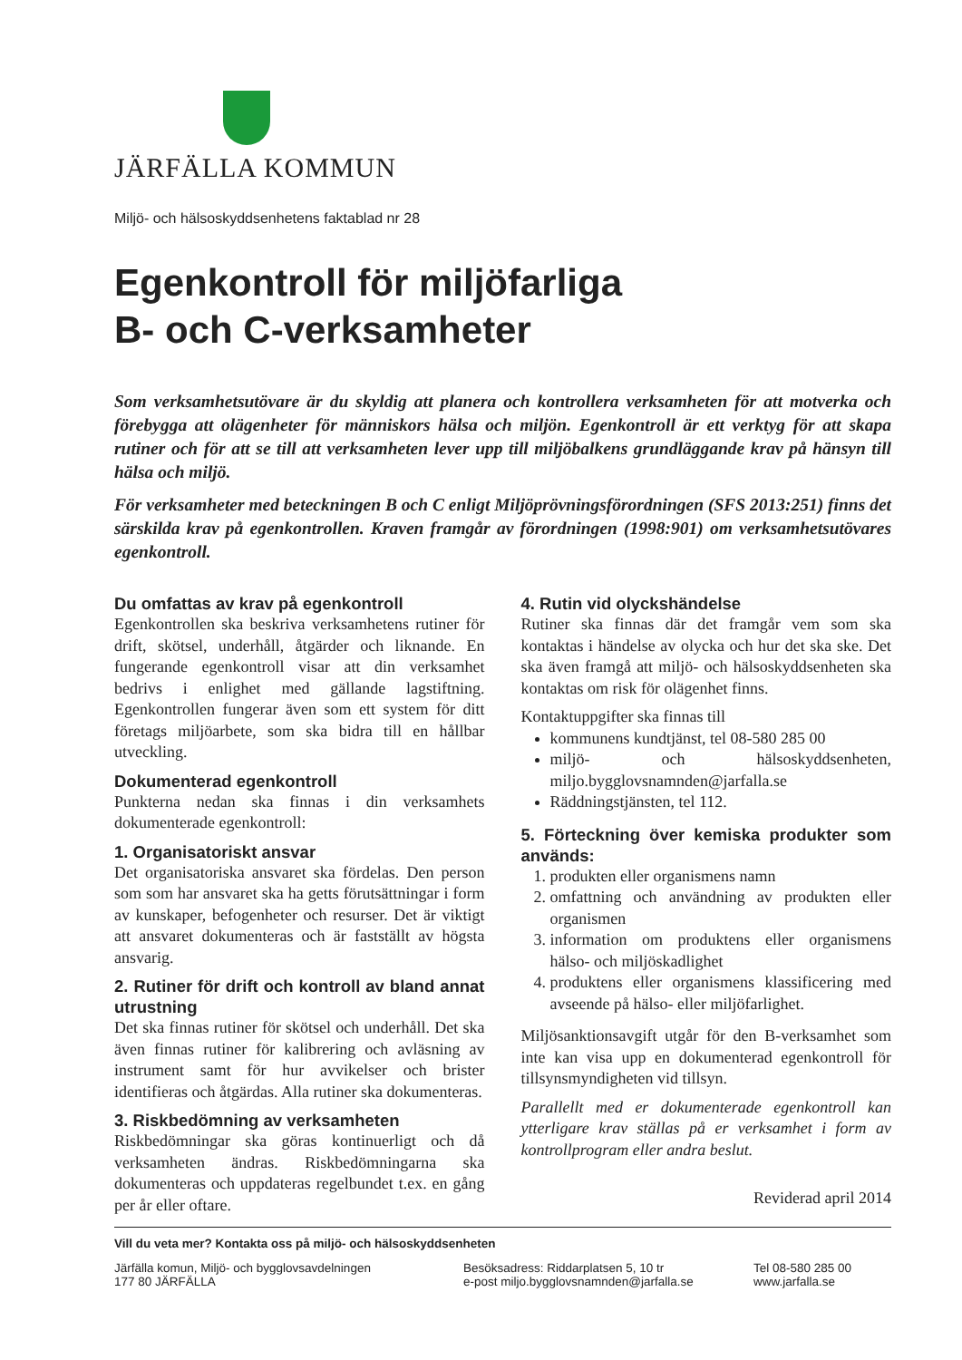JÄRFÄLLA KOMMUN
Miljö- och hälsoskyddsenhetens faktablad nr 28
Egenkontroll för miljöfarliga
B- och C-verksamheter
Som verksamhetsutövare är du skyldig att planera och kontrollera verksamheten för att motverka och förebygga att olägenheter för människors hälsa och miljön. Egenkontroll är ett verktyg för att skapa rutiner och för att se till att verksamheten lever upp till miljöbalkens grundläggande krav på hänsyn till hälsa och miljö.
För verksamheter med beteckningen B och C enligt Miljöprövningsförordningen (SFS 2013:251) finns det särskilda krav på egenkontrollen. Kraven framgår av förordningen (1998:901) om verksamhetsutövares egenkontroll.
Du omfattas av krav på egenkontroll
Egenkontrollen ska beskriva verksamhetens rutiner för drift, skötsel, underhåll, åtgärder och liknande. En fungerande egenkontroll visar att din verksamhet bedrivs i enlighet med gällande lagstiftning. Egenkontrollen fungerar även som ett system för ditt företags miljöarbete, som ska bidra till en hållbar utveckling.
Dokumenterad egenkontroll
Punkterna nedan ska finnas i din verksamhets dokumenterade egenkontroll:
1. Organisatoriskt ansvar
Det organisatoriska ansvaret ska fördelas. Den person som som har ansvaret ska ha getts förutsättningar i form av kunskaper, befogenheter och resurser. Det är viktigt att ansvaret dokumenteras och är fastställt av högsta ansvarig.
2. Rutiner för drift och kontroll av bland annat utrustning
Det ska finnas rutiner för skötsel och underhåll. Det ska även finnas rutiner för kalibrering och avläsning av instrument samt för hur avvikelser och brister identifieras och åtgärdas. Alla rutiner ska dokumenteras.
3. Riskbedömning av verksamheten
Riskbedömningar ska göras kontinuerligt och då verksamheten ändras. Riskbedömningarna ska dokumenteras och uppdateras regelbundet t.ex. en gång per år eller oftare.
4. Rutin vid olyckshändelse
Rutiner ska finnas där det framgår vem som ska kontaktas i händelse av olycka och hur det ska ske. Det ska även framgå att miljö- och hälsoskyddsenheten ska kontaktas om risk för olägenhet finns.
Kontaktuppgifter ska finnas till
kommunens kundtjänst, tel 08-580 285 00
miljö- och hälsoskyddsenheten, miljo.bygglovsnamnden@jarfalla.se
Räddningstjänsten, tel 112.
5. Förteckning över kemiska produkter som används:
1. produkten eller organismens namn
2. omfattning och användning av produkten eller organismen
3. information om produktens eller organismens hälso- och miljöskadlighet
4. produktens eller organismens klassificering med avseende på hälso- eller miljöfarlighet.
Miljösanktionsavgift utgår för den B-verksamhet som inte kan visa upp en dokumenterad egenkontroll för tillsynsmyndigheten vid tillsyn.
Parallellt med er dokumenterade egenkontroll kan ytterligare krav ställas på er verksamhet i form av kontrollprogram eller andra beslut.
Reviderad april 2014
Vill du veta mer? Kontakta oss på miljö- och hälsoskyddsenheten
Järfälla komun, Miljö- och bygglovsavdelningen
177 80 JÄRFÄLLA
Besöksadress: Riddarplatsen 5, 10 tr
e-post miljo.bygglovsnamnden@jarfalla.se
Tel 08-580 285 00
www.jarfalla.se